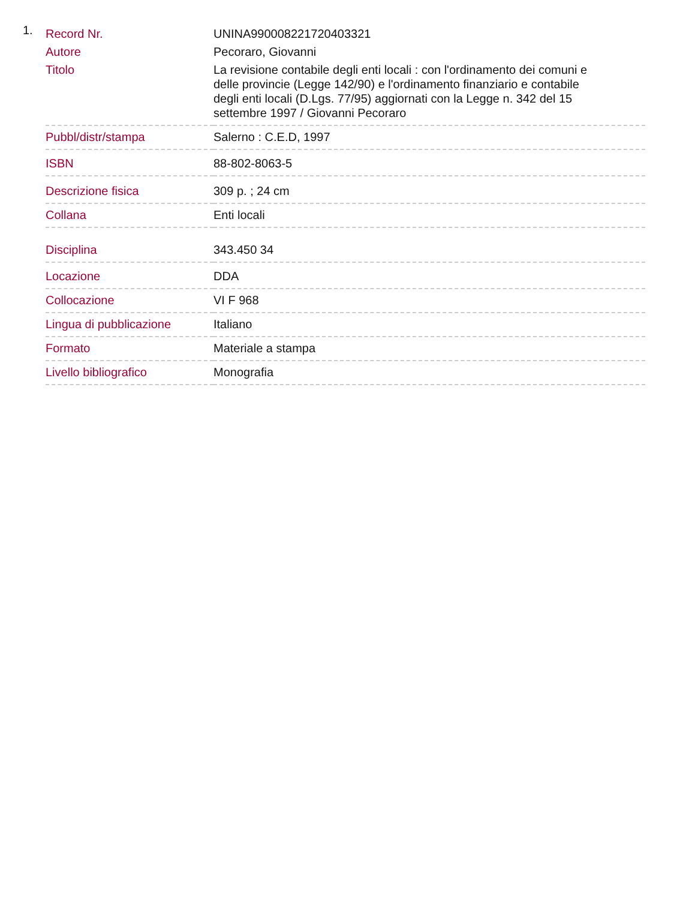1.
| Record Nr. | UNINA990008221720403321 |
| Autore | Pecoraro, Giovanni |
| Titolo | La revisione contabile degli enti locali : con l'ordinamento dei comuni e delle provincie (Legge 142/90) e l'ordinamento finanziario e contabile degli enti locali (D.Lgs. 77/95) aggiornati con la Legge n. 342 del 15 settembre 1997 / Giovanni Pecoraro |
| Pubbl/distr/stampa | Salerno : C.E.D, 1997 |
| ISBN | 88-802-8063-5 |
| Descrizione fisica | 309 p. ; 24 cm |
| Collana | Enti locali |
| Disciplina | 343.450 34 |
| Locazione | DDA |
| Collocazione | VI F 968 |
| Lingua di pubblicazione | Italiano |
| Formato | Materiale a stampa |
| Livello bibliografico | Monografia |